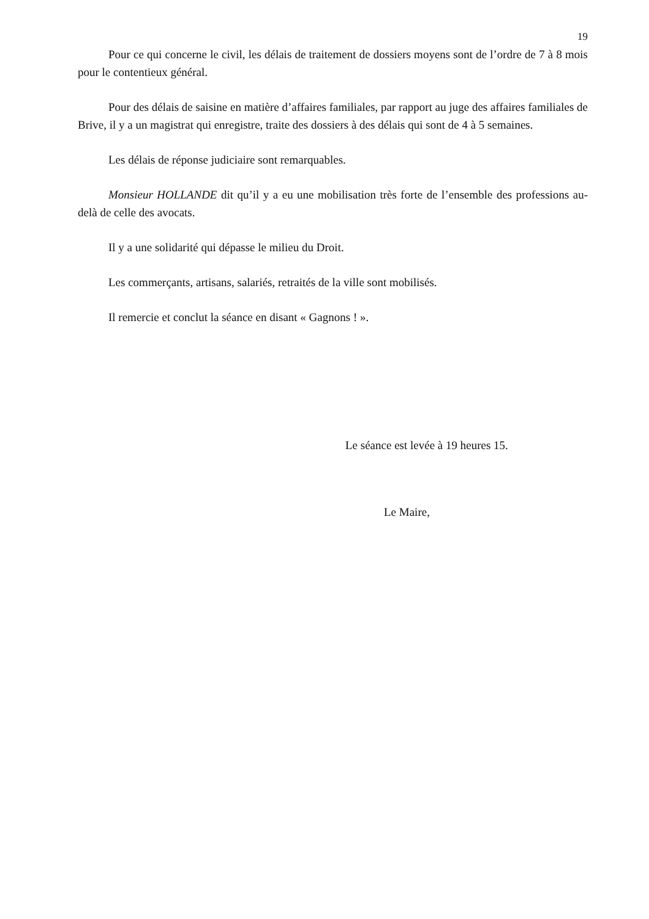19
Pour ce qui concerne le civil, les délais de traitement de dossiers moyens sont de l’ordre de 7 à 8 mois pour le contentieux général.
Pour des délais de saisine en matière d’affaires familiales, par rapport au juge des affaires familiales de Brive, il y a un magistrat qui enregistre, traite des dossiers à des délais qui sont de 4 à 5 semaines.
Les délais de réponse judiciaire sont remarquables.
Monsieur HOLLANDE dit qu’il y a eu une mobilisation très forte de l’ensemble des professions au-delà de celle des avocats.
Il y a une solidarité qui dépasse le milieu du Droit.
Les commerçants, artisans, salariés, retraités de la ville sont mobilisés.
Il remercie et conclut la séance en disant « Gagnons ! ».
Le séance est levée à 19 heures 15.
Le Maire,